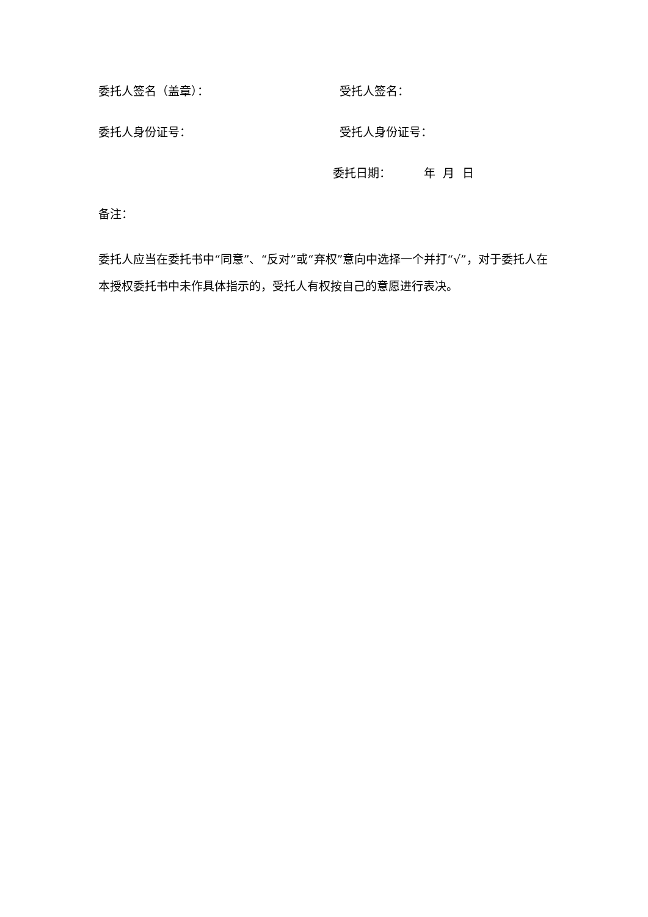委托人签名（盖章）： 受托人签名：
委托人身份证号： 受托人身份证号：
委托日期： 年 月 日
备注：
委托人应当在委托书中“同意”、“反对”或“弃权”意向中选择一个并打“√”，对于委托人在本授权委托书中未作具体指示的，受托人有权按自己的意愿进行表决。